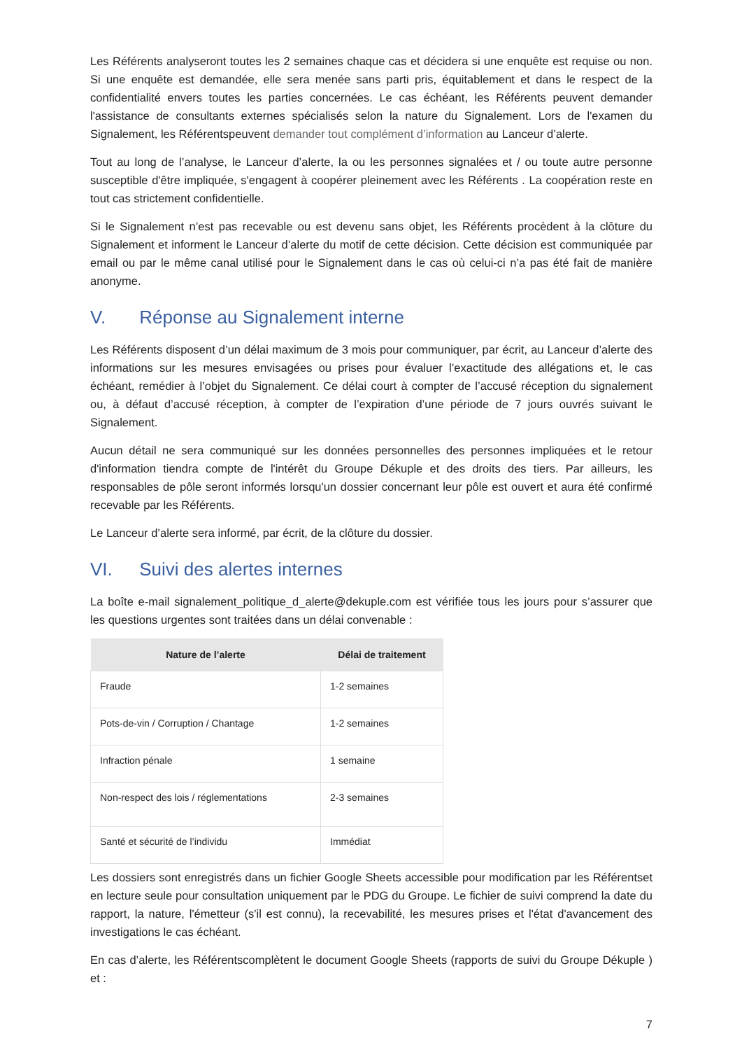Les Référents analyseront toutes les 2 semaines chaque cas et décidera si une enquête est requise ou non. Si une enquête est demandée, elle sera menée sans parti pris, équitablement et dans le respect de la confidentialité envers toutes les parties concernées. Le cas échéant, les Référents peuvent demander l'assistance de consultants externes spécialisés selon la nature du Signalement. Lors de l'examen du Signalement, les Référentspeuvent demander tout complément d’information au Lanceur d’alerte.
Tout au long de l’analyse, le Lanceur d’alerte, la ou les personnes signalées et / ou toute autre personne susceptible d'être impliquée, s'engagent à coopérer pleinement avec les Référents . La coopération reste en tout cas strictement confidentielle.
Si le Signalement n’est pas recevable ou est devenu sans objet, les Référents procèdent à la clôture du Signalement et informent le Lanceur d’alerte du motif de cette décision. Cette décision est communiquée par email ou par le même canal utilisé pour le Signalement dans le cas où celui-ci n’a pas été fait de manière anonyme.
V. Réponse au Signalement interne
Les Référents disposent d’un délai maximum de 3 mois pour communiquer, par écrit, au Lanceur d’alerte des informations sur les mesures envisagées ou prises pour évaluer l’exactitude des allégations et, le cas échéant, remédier à l’objet du Signalement. Ce délai court à compter de l’accusé réception du signalement ou, à défaut d’accusé réception, à compter de l’expiration d’une période de 7 jours ouvrés suivant le Signalement.
Aucun détail ne sera communiqué sur les données personnelles des personnes impliquées et le retour d'information tiendra compte de l'intérêt du Groupe Dékuple et des droits des tiers. Par ailleurs, les responsables de pôle seront informés lorsqu'un dossier concernant leur pôle est ouvert et aura été confirmé recevable par les Référents.
Le Lanceur d’alerte sera informé, par écrit, de la clôture du dossier.
VI. Suivi des alertes internes
La boîte e-mail signalement_politique_d_alerte@dekuple.com est vérifiée tous les jours pour s’assurer que les questions urgentes sont traitées dans un délai convenable :
| Nature de l’alerte | Délai de traitement |
| --- | --- |
| Fraude | 1-2 semaines |
| Pots-de-vin / Corruption / Chantage | 1-2 semaines |
| Infraction pénale | 1 semaine |
| Non-respect des lois / réglementations | 2-3 semaines |
| Santé et sécurité de l’individu | Immédiat |
Les dossiers sont enregistrés dans un fichier Google Sheets accessible pour modification par les Référentset en lecture seule pour consultation uniquement par le PDG du Groupe. Le fichier de suivi comprend la date du rapport, la nature, l'émetteur (s'il est connu), la recevabilité, les mesures prises et l'état d'avancement des investigations le cas échéant.
En cas d’alerte, les Référentscomplètent le document Google Sheets (rapports de suivi du Groupe Dékuple ) et :
7